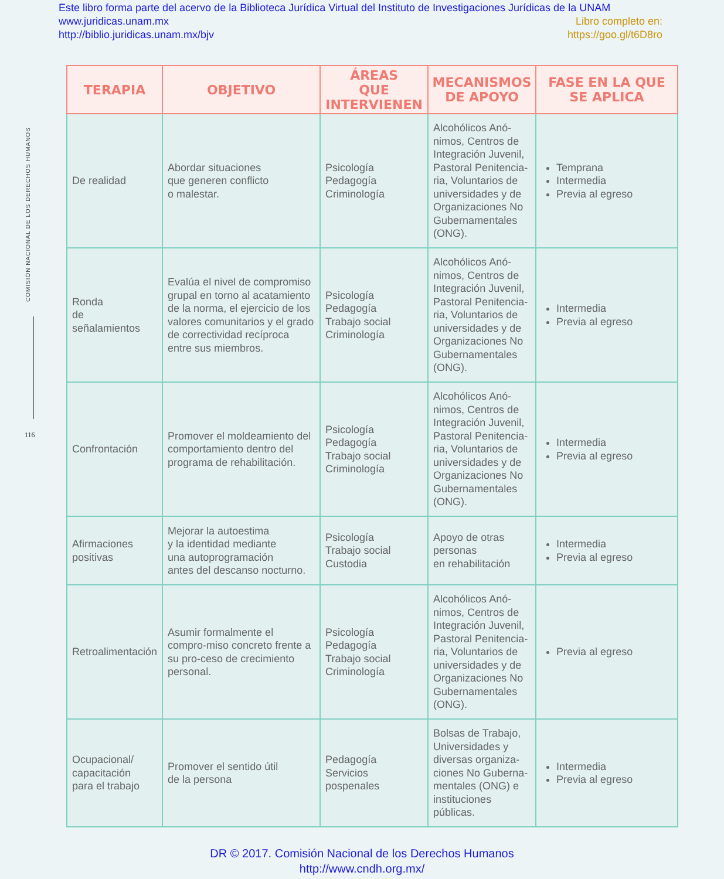Este libro forma parte del acervo de la Biblioteca Jurídica Virtual del Instituto de Investigaciones Jurídicas de la UNAM
www.juridicas.unam.mx Libro completo en:
http://biblio.juridicas.unam.mx/bjv https://goo.gl/t6D8ro
COMISIÓN NACIONAL DE LOS DERECHOS HUMANOS
116
| TERAPIA | OBJETIVO | ÁREAS QUE INTERVIENEN | MECANISMOS DE APOYO | FASE EN LA QUE SE APLICA |
| --- | --- | --- | --- | --- |
| De realidad | Abordar situaciones que generen conflicto o malestar. | Psicología Pedagogía Criminología | Alcohólicos Anó-nimos, Centros de Integración Juvenil, Pastoral Penitencia-ria, Voluntarios de universidades y de Organizaciones No Gubernamentales (ONG). | Temprana Intermedia Previa al egreso |
| Ronda de señalamientos | Evalúa el nivel de compromiso grupal en torno al acatamiento de la norma, el ejercicio de los valores comunitarios y el grado de correctividad recíproca entre sus miembros. | Psicología Pedagogía Trabajo social Criminología | Alcohólicos Anó-nimos, Centros de Integración Juvenil, Pastoral Penitencia-ria, Voluntarios de universidades y de Organizaciones No Gubernamentales (ONG). | Intermedia Previa al egreso |
| Confrontación | Promover el moldeamiento del comportamiento dentro del programa de rehabilitación. | Psicología Pedagogía Trabajo social Criminología | Alcohólicos Anó-nimos, Centros de Integración Juvenil, Pastoral Penitencia-ria, Voluntarios de universidades y de Organizaciones No Gubernamentales (ONG). | Intermedia Previa al egreso |
| Afirmaciones positivas | Mejorar la autoestima y la identidad mediante una autoprogramación antes del descanso nocturno. | Psicología Trabajo social Custodia | Apoyo de otras personas en rehabilitación | Intermedia Previa al egreso |
| Retroalimentación | Asumir formalmente el compro-miso concreto frente a su pro-ceso de crecimiento personal. | Psicología Pedagogía Trabajo social Criminología | Alcohólicos Anó-nimos, Centros de Integración Juvenil, Pastoral Penitencia-ria, Voluntarios de universidades y de Organizaciones No Gubernamentales (ONG). | Previa al egreso |
| Ocupacional/ capacitación para el trabajo | Promover el sentido útil de la persona | Pedagogía Servicios pospenales | Bolsas de Trabajo, Universidades y diversas organiza-ciones No Guberna-mentales (ONG) e instituciones públicas. | Intermedia Previa al egreso |
DR © 2017. Comisión Nacional de los Derechos Humanos
http://www.cndh.org.mx/